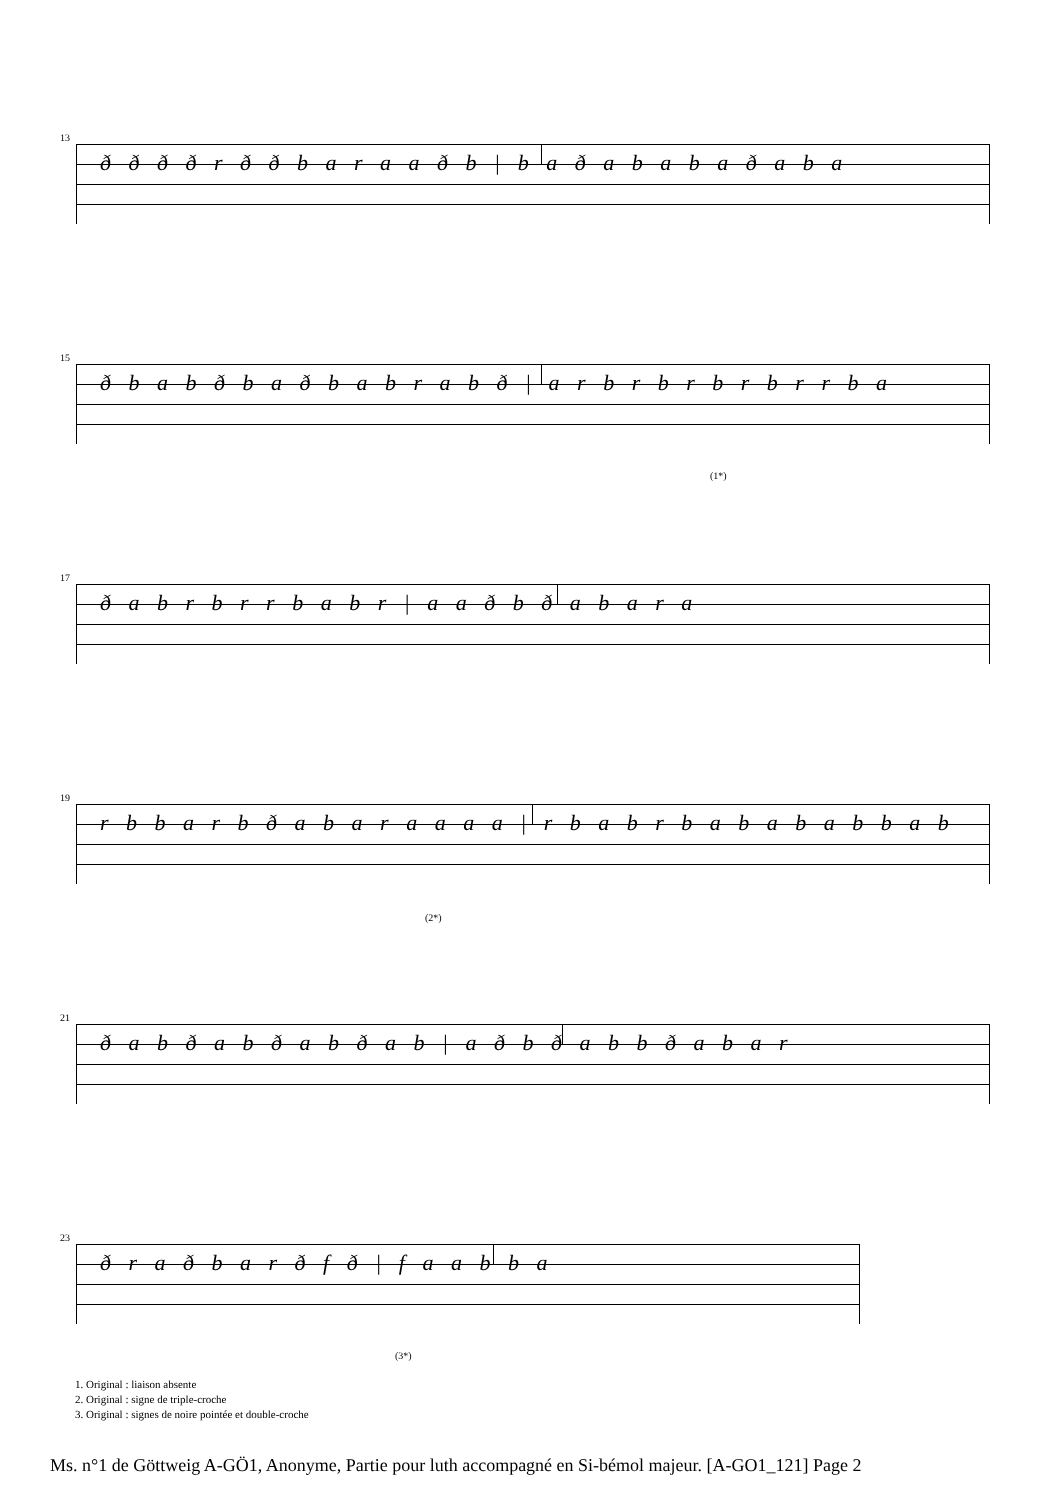13
ð ð ð ð r ð ð b a r a a ð b | b a ð a b a b a ð a b a
15
ð b a b ð b a ð b a b r a b ð | a r b r b r b r b r r b a
(1*)
17
ð a b r b r r b a b r | a a ð b ð a b a r a
19
r b b a r b ð a b a r a a a a | r b a b r b a b a b a b b a b
(2*)
21
ð a b ð a b ð a b ð a b | a ð b ð a b b ð a b a r
23
ð r a ð b a r ð f ð | f a a b b a
(3*)
1. Original : liaison absente
2. Original : signe de triple-croche
3. Original : signes de noire pointée et double-croche
Ms. n°1 de Göttweig A-GÖ1, Anonyme, Partie pour luth accompagné en Si-bémol majeur. [A-GO1_121] Page 2